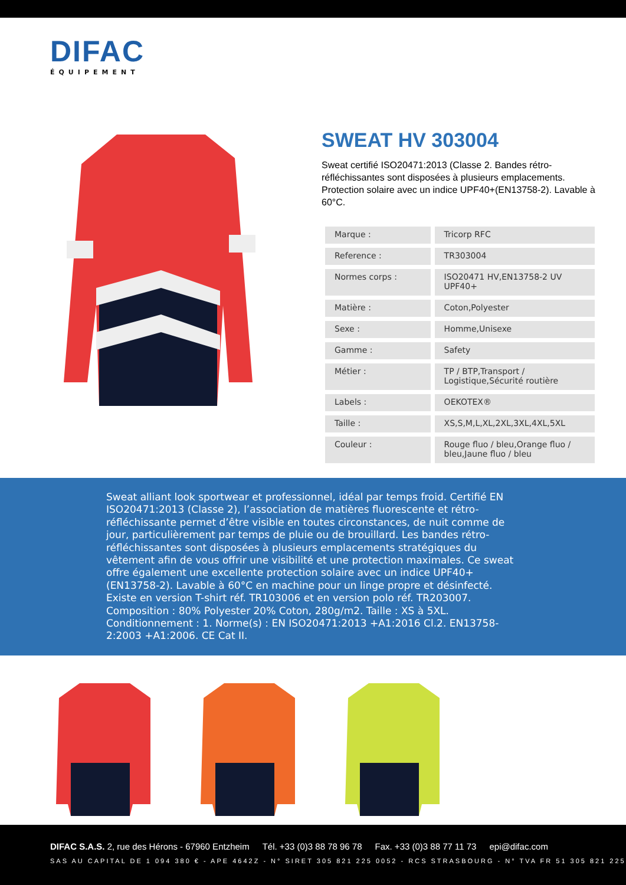DIFAC
ÉQUIPEMENT
SWEAT HV 303004
Sweat certifié ISO20471:2013 (Classe 2. Bandes rétro-réfléchissantes sont disposées à plusieurs emplacements. Protection solaire avec un indice UPF40+(EN13758-2). Lavable à 60°C.
| Marque : | Tricorp RFC |
| Reference : | TR303004 |
| Normes corps : | ISO20471 HV,EN13758-2 UV UPF40+ |
| Matière : | Coton,Polyester |
| Sexe : | Homme,Unisexe |
| Gamme : | Safety |
| Métier : | TP / BTP,Transport / Logistique,Sécurité routière |
| Labels : | OEKOTEX® |
| Taille : | XS,S,M,L,XL,2XL,3XL,4XL,5XL |
| Couleur : | Rouge fluo / bleu,Orange fluo / bleu,Jaune fluo / bleu |
Sweat alliant look sportwear et professionnel, idéal par temps froid. Certifié EN ISO20471:2013 (Classe 2), l’association de matières fluorescente et rétro-réfléchissante permet d’être visible en toutes circonstances, de nuit comme de jour, particulièrement par temps de pluie ou de brouillard. Les bandes rétro-réfléchissantes sont disposées à plusieurs emplacements stratégiques du vêtement afin de vous offrir une visibilité et une protection maximales. Ce sweat offre également une excellente protection solaire avec un indice UPF40+ (EN13758-2). Lavable à 60°C en machine pour un linge propre et désinfecté. Existe en version T-shirt réf. TR103006 et en version polo réf. TR203007. Composition : 80% Polyester 20% Coton, 280g/m2. Taille : XS à 5XL. Conditionnement : 1. Norme(s) : EN ISO20471:2013 +A1:2016 Cl.2. EN13758-2:2003 +A1:2006. CE Cat II.
DIFAC S.A.S. 2, rue des Hérons - 67960 Entzheim Tél. +33 (0)3 88 78 96 78 Fax. +33 (0)3 88 77 11 73 epi@difac.com
SAS AU CAPITAL DE 1 094 380 € - APE 4642Z - N° SIRET 305 821 225 0052 - RCS STRASBOURG - N° TVA FR 51 305 821 225